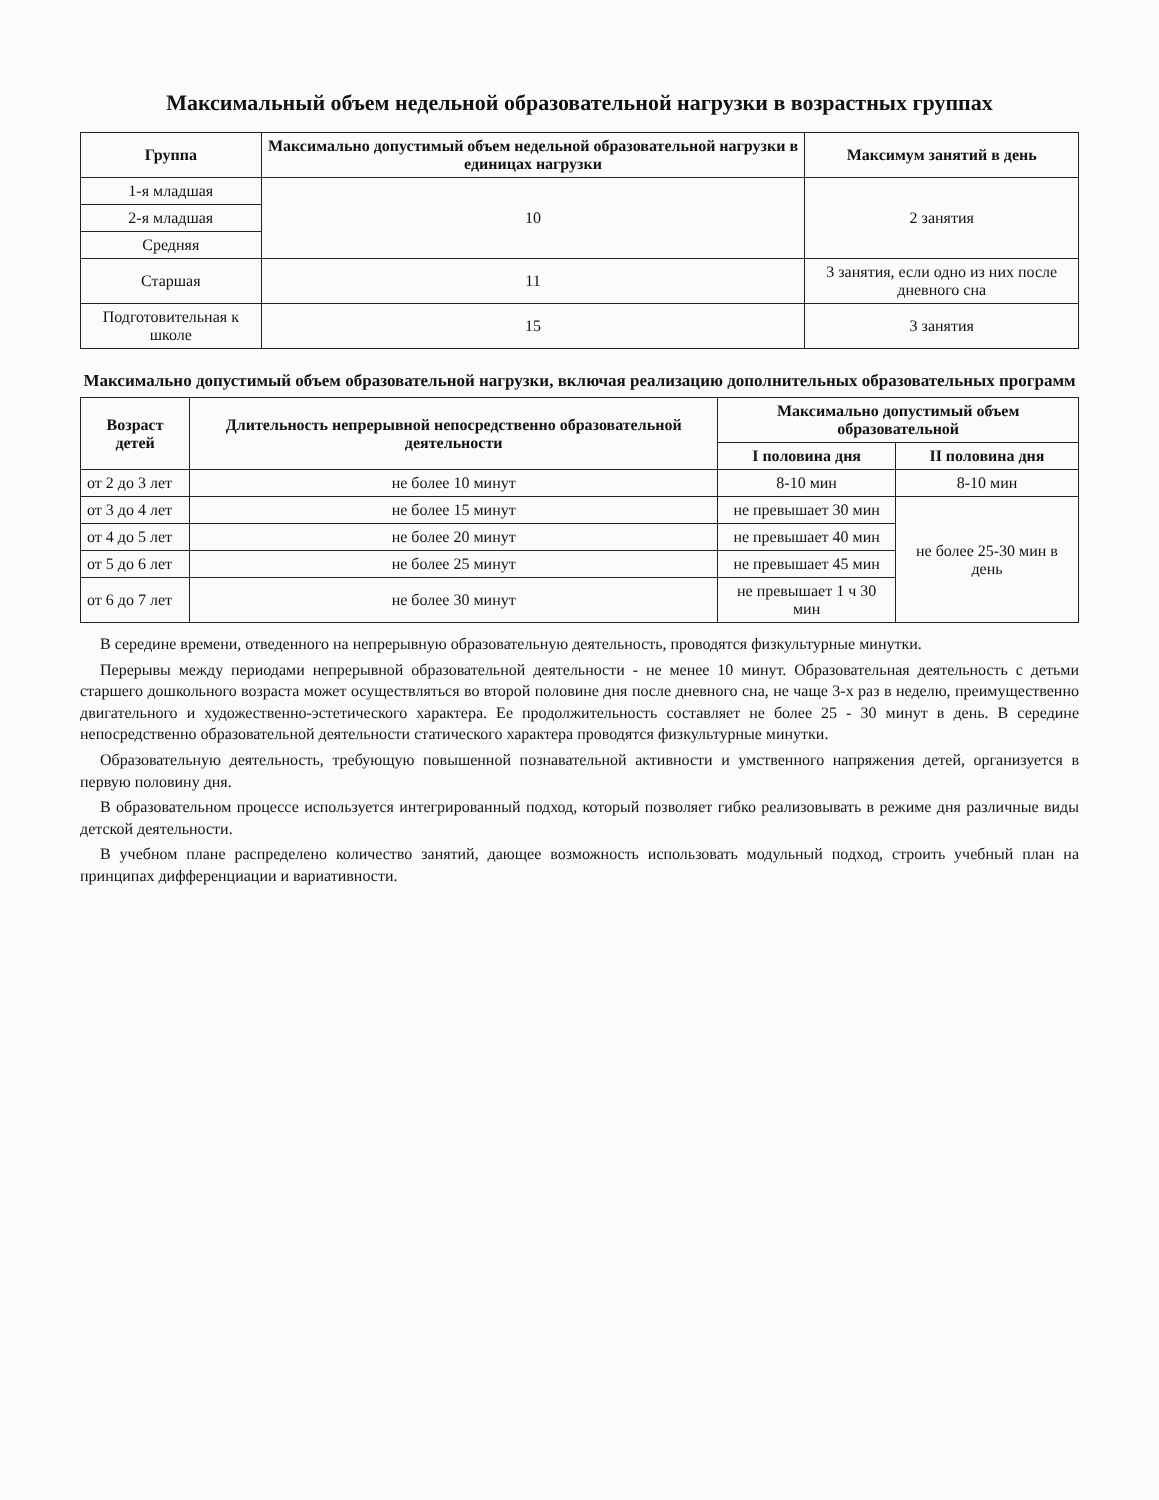Максимальный объем недельной образовательной нагрузки в возрастных группах
| Группа | Максимально допустимый объем недельной образовательной нагрузки в единицах нагрузки | Максимум занятий в день |
| --- | --- | --- |
| 1-я младшая | 10 | 2 занятия |
| 2-я младшая | | |
| Средняя | | |
| Старшая | 11 | 3 занятия, если одно из них после дневного сна |
| Подготовительная к школе | 15 | 3 занятия |
Максимально допустимый объем образовательной нагрузки, включая реализацию дополнительных образовательных программ
| Возраст детей | Длительность непрерывной непосредственно образовательной деятельности | Максимально допустимый объем образовательной | |
| --- | --- | --- | --- |
| | | I половина дня | II половина дня |
| от 2 до 3 лет | не более 10 минут | 8-10 мин | 8-10 мин |
| от 3 до 4 лет | не более 15 минут | не превышает 30 мин | не более 25-30 мин в день |
| от 4 до 5 лет | не более 20 минут | не превышает 40 мин | |
| от 5 до 6 лет | не более 25 минут | не превышает 45 мин | |
| от 6 до 7 лет | не более 30 минут | не превышает 1 ч 30 мин | |
В середине времени, отведенного на непрерывную образовательную деятельность, проводятся физкультурные минутки.
Перерывы между периодами непрерывной образовательной деятельности - не менее 10 минут. Образовательная деятельность с детьми старшего дошкольного возраста может осуществляться во второй половине дня после дневного сна, не чаще 3-х раз в неделю, преимущественно двигательного и художественно-эстетического характера. Ее продолжительность составляет не более 25 - 30 минут в день. В середине непосредственно образовательной деятельности статического характера проводятся физкультурные минутки.
Образовательную деятельность, требующую повышенной познавательной активности и умственного напряжения детей, организуется в первую половину дня.
В образовательном процессе используется интегрированный подход, который позволяет гибко реализовывать в режиме дня различные виды детской деятельности.
В учебном плане распределено количество занятий, дающее возможность использовать модульный подход, строить учебный план на принципах дифференциации и вариативности.